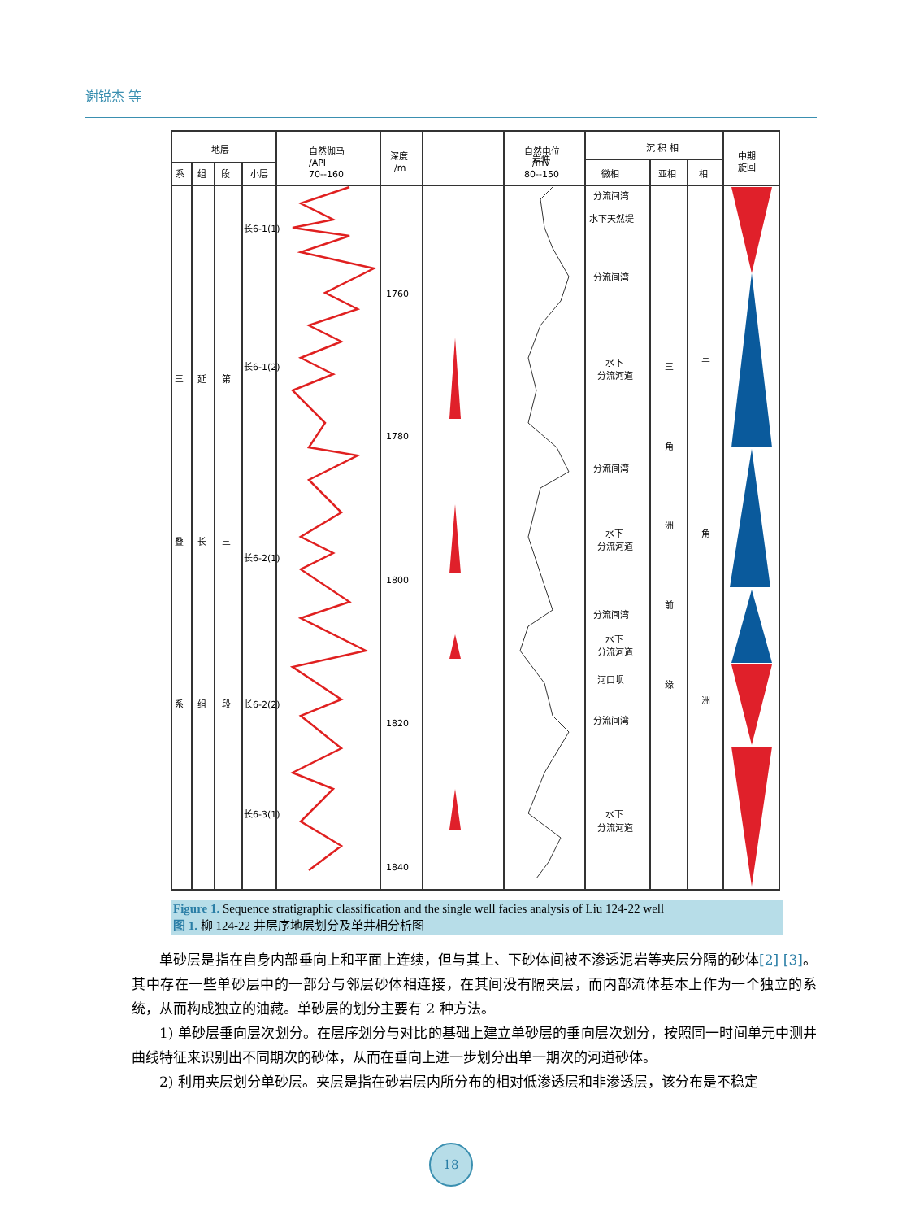谢锐杰 等
地层
系
组
段
小层
自然伽马
/API
70--160
深度
/m
岩性
自然电位
/mV
80--150
沉 积 相
微相
亚相
相
中期
旋回
三
叠
系
延
长
组
第
三
段
长6-1(1)
长6-1(2)
长6-2(1)
长6-2(2)
长6-3(1)
1760
1780
1800
1820
1840
分流间湾
水下天然堤
分流间湾
水下
分流河道
分流间湾
水下
分流河道
分流间湾
水下
分流河道
河口坝
分流间湾
水下
分流河道
三
角
洲
前
缘
三
角
洲
Figure 1. Sequence stratigraphic classification and the single well facies analysis of Liu 124-22 well
图 1. 柳 124-22 井层序地层划分及单井相分析图
单砂层是指在自身内部垂向上和平面上连续，但与其上、下砂体间被不渗透泥岩等夹层分隔的砂体[2] [3]。其中存在一些单砂层中的一部分与邻层砂体相连接，在其间没有隔夹层，而内部流体基本上作为一个独立的系统，从而构成独立的油藏。单砂层的划分主要有 2 种方法。
1) 单砂层垂向层次划分。在层序划分与对比的基础上建立单砂层的垂向层次划分，按照同一时间单元中测井曲线特征来识别出不同期次的砂体，从而在垂向上进一步划分出单一期次的河道砂体。
2) 利用夹层划分单砂层。夹层是指在砂岩层内所分布的相对低渗透层和非渗透层，该分布是不稳定
18